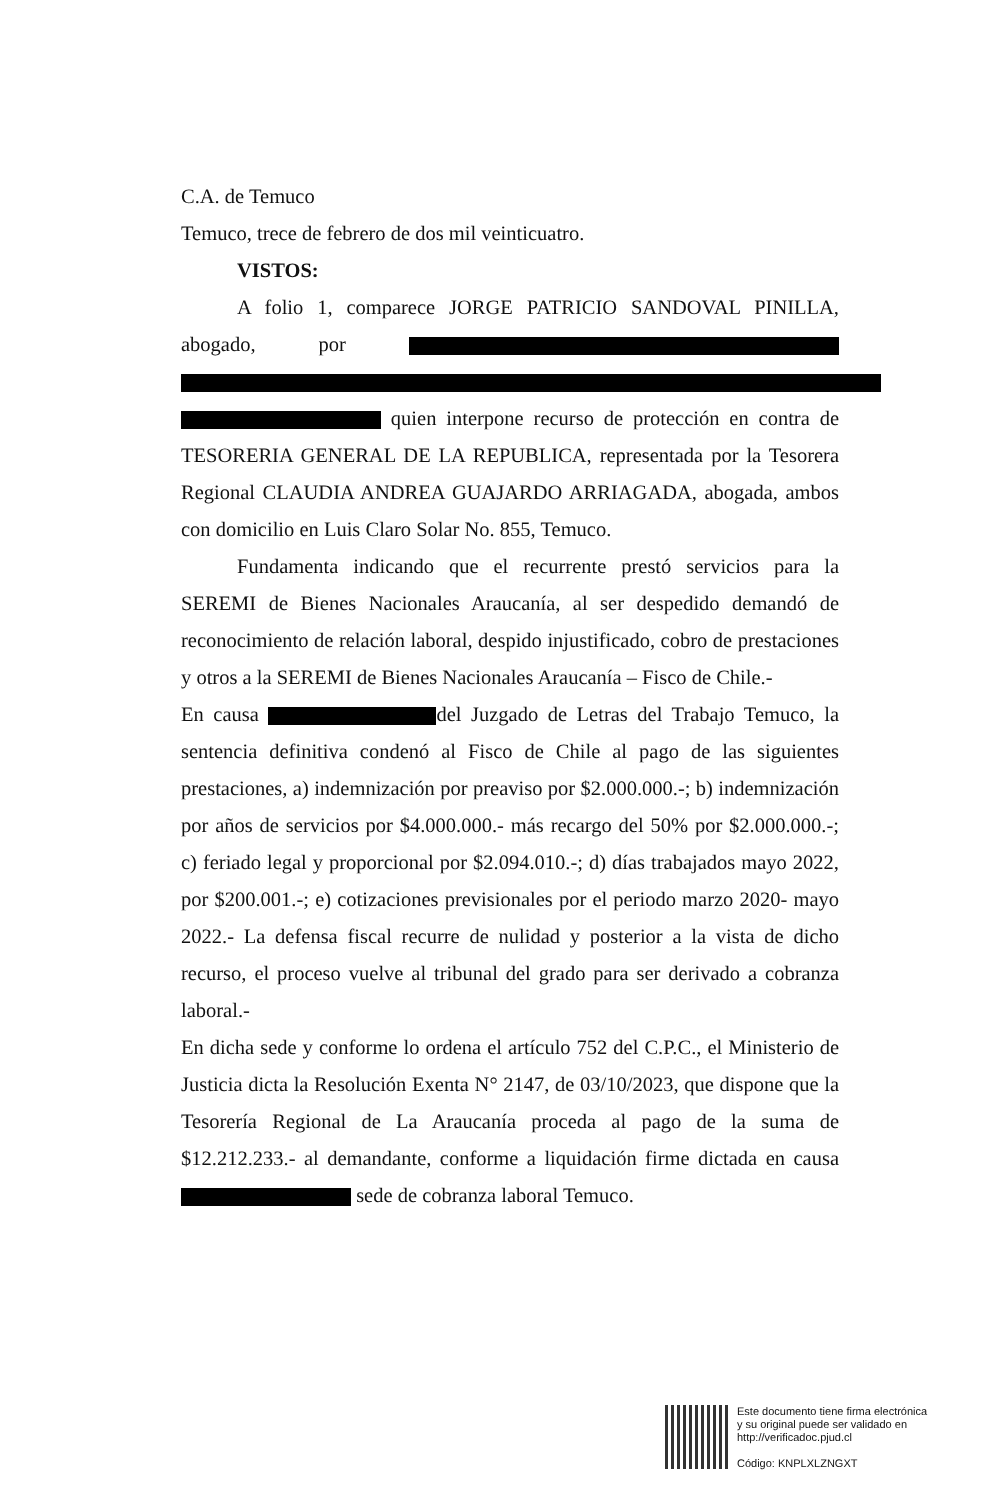C.A. de Temuco
Temuco, trece de febrero de dos mil veinticuatro.
VISTOS:
A folio 1, comparece JORGE PATRICIO SANDOVAL PINILLA, abogado, por quien interpone recurso de protección en contra de TESORERIA GENERAL DE LA REPUBLICA, representada por la Tesorera Regional CLAUDIA ANDREA GUAJARDO ARRIAGADA, abogada, ambos con domicilio en Luis Claro Solar No. 855, Temuco.
Fundamenta indicando que el recurrente prestó servicios para la SEREMI de Bienes Nacionales Araucanía, al ser despedido demandó de reconocimiento de relación laboral, despido injustificado, cobro de prestaciones y otros a la SEREMI de Bienes Nacionales Araucanía – Fisco de Chile.-
En causa del Juzgado de Letras del Trabajo Temuco, la sentencia definitiva condenó al Fisco de Chile al pago de las siguientes prestaciones, a) indemnización por preaviso por $2.000.000.-; b) indemnización por años de servicios por $4.000.000.- más recargo del 50% por $2.000.000.-; c) feriado legal y proporcional por $2.094.010.-; d) días trabajados mayo 2022, por $200.001.-; e) cotizaciones previsionales por el periodo marzo 2020- mayo 2022.- La defensa fiscal recurre de nulidad y posterior a la vista de dicho recurso, el proceso vuelve al tribunal del grado para ser derivado a cobranza laboral.-
En dicha sede y conforme lo ordena el artículo 752 del C.P.C., el Ministerio de Justicia dicta la Resolución Exenta N° 2147, de 03/10/2023, que dispone que la Tesorería Regional de La Araucanía proceda al pago de la suma de $12.212.233.- al demandante, conforme a liquidación firme dictada en causa sede de cobranza laboral Temuco.
Este documento tiene firma electrónica
y su original puede ser validado en
http://verificadoc.pjud.cl
Código: KNPLXLZNGXT